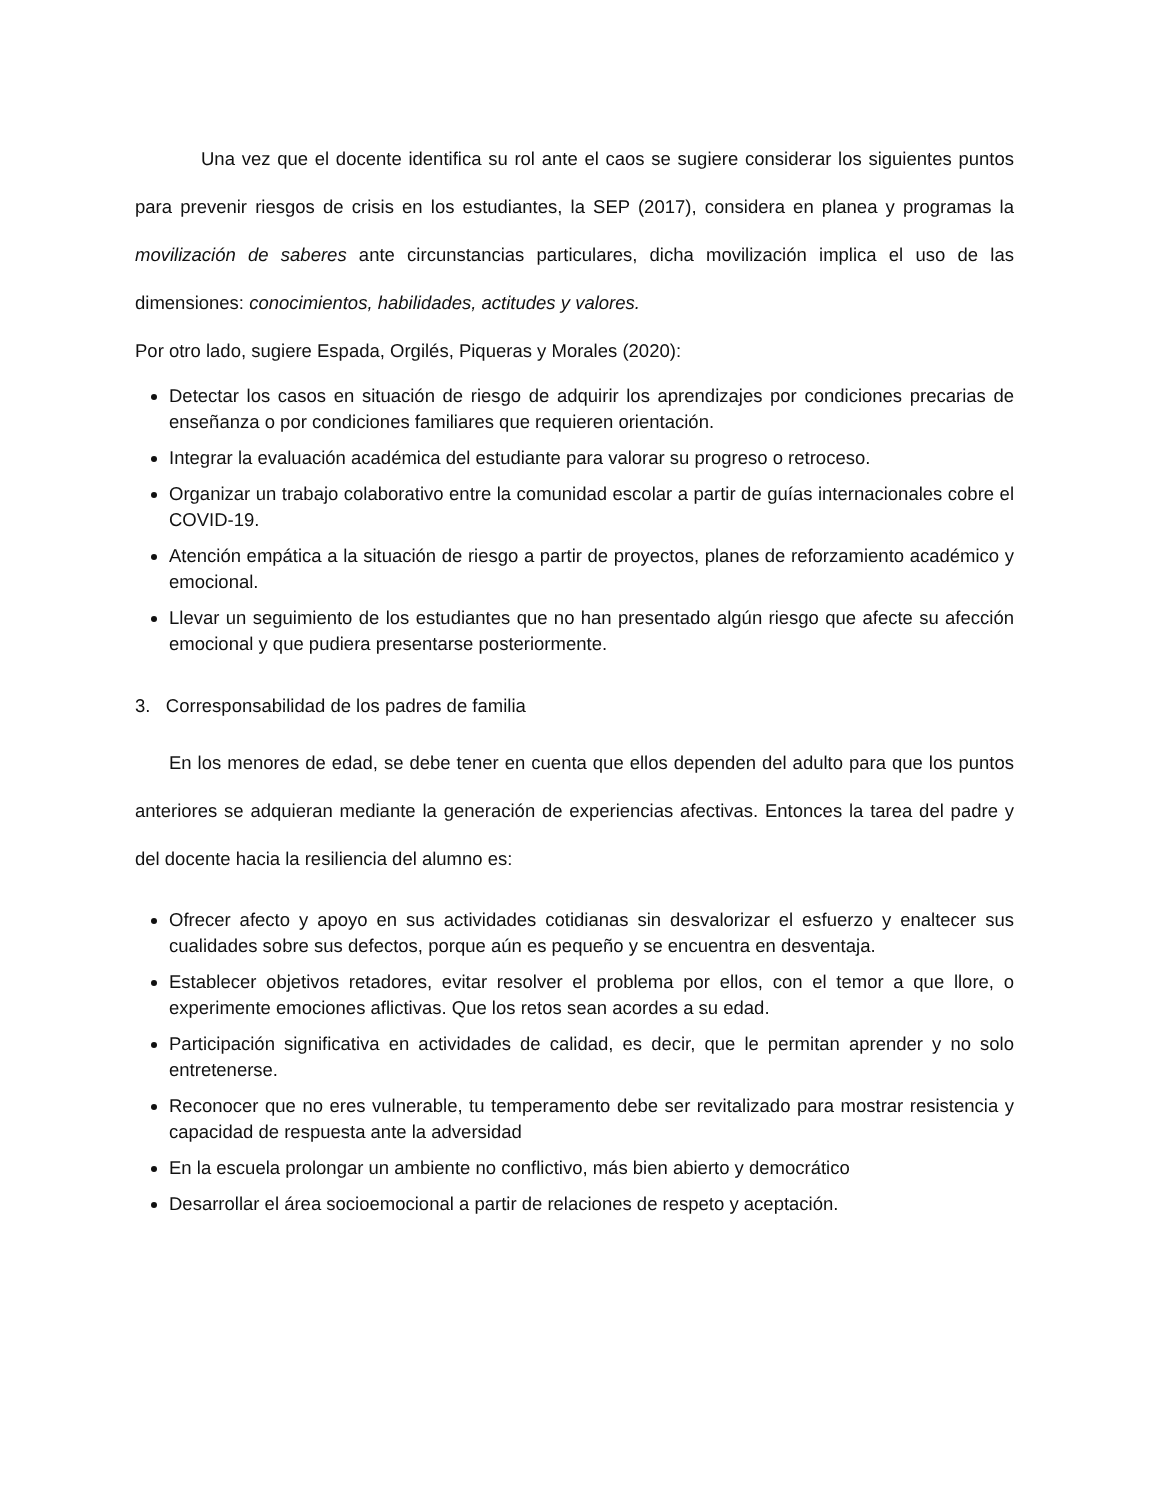Una vez que el docente identifica su rol ante el caos se sugiere considerar los siguientes puntos para prevenir riesgos de crisis en los estudiantes, la SEP (2017), considera en planea y programas la movilización de saberes ante circunstancias particulares, dicha movilización implica el uso de las dimensiones: conocimientos, habilidades, actitudes y valores.
Por otro lado, sugiere Espada, Orgilés, Piqueras y Morales (2020):
Detectar los casos en situación de riesgo de adquirir los aprendizajes por condiciones precarias de enseñanza o por condiciones familiares que requieren orientación.
Integrar la evaluación académica del estudiante para valorar su progreso o retroceso.
Organizar un trabajo colaborativo entre la comunidad escolar a partir de guías internacionales cobre el COVID-19.
Atención empática a la situación de riesgo a partir de proyectos, planes de reforzamiento académico y emocional.
Llevar un seguimiento de los estudiantes que no han presentado algún riesgo que afecte su afección emocional y que pudiera presentarse posteriormente.
3. Corresponsabilidad de los padres de familia
En los menores de edad, se debe tener en cuenta que ellos dependen del adulto para que los puntos anteriores se adquieran mediante la generación de experiencias afectivas. Entonces la tarea del padre y del docente hacia la resiliencia del alumno es:
Ofrecer afecto y apoyo en sus actividades cotidianas sin desvalorizar el esfuerzo y enaltecer sus cualidades sobre sus defectos, porque aún es pequeño y se encuentra en desventaja.
Establecer objetivos retadores, evitar resolver el problema por ellos, con el temor a que llore, o experimente emociones aflictivas. Que los retos sean acordes a su edad.
Participación significativa en actividades de calidad, es decir, que le permitan aprender y no solo entretenerse.
Reconocer que no eres vulnerable, tu temperamento debe ser revitalizado para mostrar resistencia y capacidad de respuesta ante la adversidad
En la escuela prolongar un ambiente no conflictivo, más bien abierto y democrático
Desarrollar el área socioemocional a partir de relaciones de respeto y aceptación.